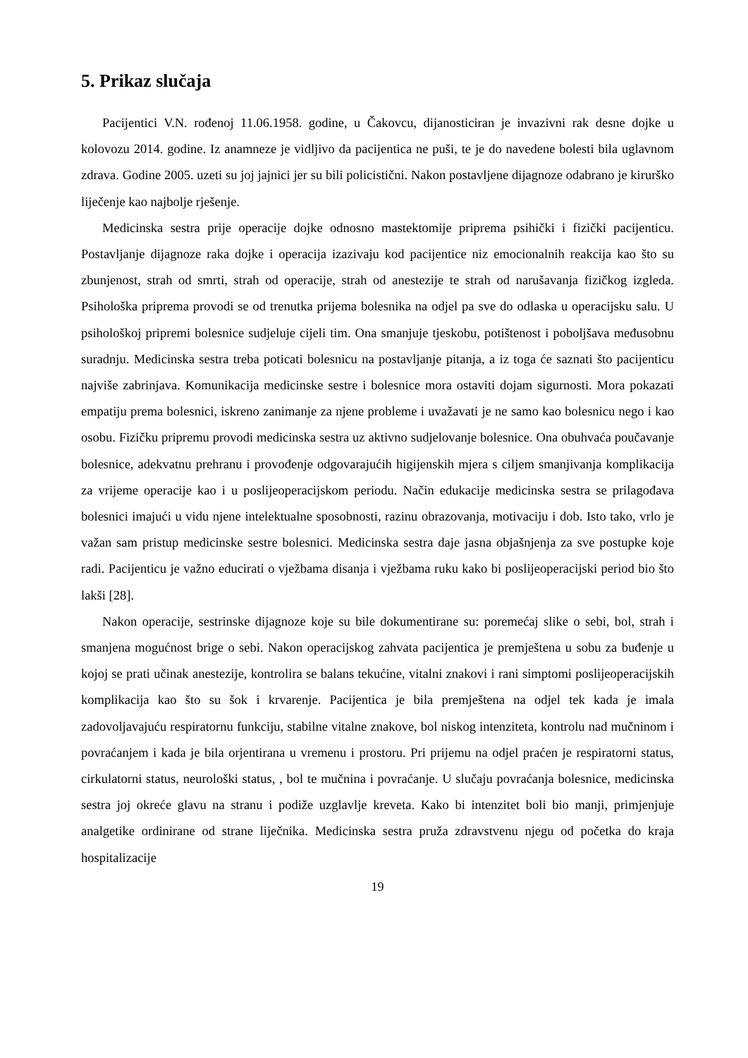5. Prikaz slučaja
Pacijentici V.N. rođenoj 11.06.1958. godine, u Čakovcu, dijanosticiran je invazivni rak desne dojke u kolovozu 2014. godine. Iz anamneze je vidljivo da pacijentica ne puši, te je do navedene bolesti bila uglavnom zdrava. Godine 2005. uzeti su joj jajnici jer su bili policistični. Nakon postavljene dijagnoze odabrano je kirurško liječenje kao najbolje rješenje.
Medicinska sestra prije operacije dojke odnosno mastektomije priprema psihički i fizički pacijenticu. Postavljanje dijagnoze raka dojke i operacija izazivaju kod pacijentice niz emocionalnih reakcija kao što su zbunjenost, strah od smrti, strah od operacije, strah od anestezije te strah od narušavanja fizičkog izgleda. Psihološka priprema provodi se od trenutka prijema bolesnika na odjel pa sve do odlaska u operacijsku salu. U psihološkoj pripremi bolesnice sudjeluje cijeli tim. Ona smanjuje tjeskobu, potištenost i poboljšava međusobnu suradnju. Medicinska sestra treba poticati bolesnicu na postavljanje pitanja, a iz toga će saznati što pacijenticu najviše zabrinjava. Komunikacija medicinske sestre i bolesnice mora ostaviti dojam sigurnosti. Mora pokazati empatiju prema bolesnici, iskreno zanimanje za njene probleme i uvažavati je ne samo kao bolesnicu nego i kao osobu. Fizičku pripremu provodi medicinska sestra uz aktivno sudjelovanje bolesnice. Ona obuhvaća poučavanje bolesnice, adekvatnu prehranu i provođenje odgovarajućih higijenskih mjera s ciljem smanjivanja komplikacija za vrijeme operacije kao i u poslijeoperacijskom periodu. Način edukacije medicinska sestra se prilagođava bolesnici imajući u vidu njene intelektualne sposobnosti, razinu obrazovanja, motivaciju i dob. Isto tako, vrlo je važan sam pristup medicinske sestre bolesnici. Medicinska sestra daje jasna objašnjenja za sve postupke koje radi. Pacijenticu je važno educirati o vježbama disanja i vježbama ruku kako bi poslijeoperacijski period bio što lakši [28].
Nakon operacije, sestrinske dijagnoze koje su bile dokumentirane su: poremećaj slike o sebi, bol, strah i smanjena mogućnost brige o sebi. Nakon operacijskog zahvata pacijentica je premještena u sobu za buđenje u kojoj se prati učinak anestezije, kontrolira se balans tekućine, vitalni znakovi i rani simptomi poslijeoperacijskih komplikacija kao što su šok i krvarenje. Pacijentica je bila premještena na odjel tek kada je imala zadovoljavajuću respiratornu funkciju, stabilne vitalne znakove, bol niskog intenziteta, kontrolu nad mučninom i povraćanjem i kada je bila orjentirana u vremenu i prostoru. Pri prijemu na odjel praćen je respiratorni status, cirkulatorni status, neurološki status, , bol te mučnina i povraćanje. U slučaju povraćanja bolesnice, medicinska sestra joj okreće glavu na stranu i podiže uzglavlje kreveta. Kako bi intenzitet boli bio manji, primjenjuje analgetike ordinirane od strane liječnika. Medicinska sestra pruža zdravstvenu njegu od početka do kraja hospitalizacije
19